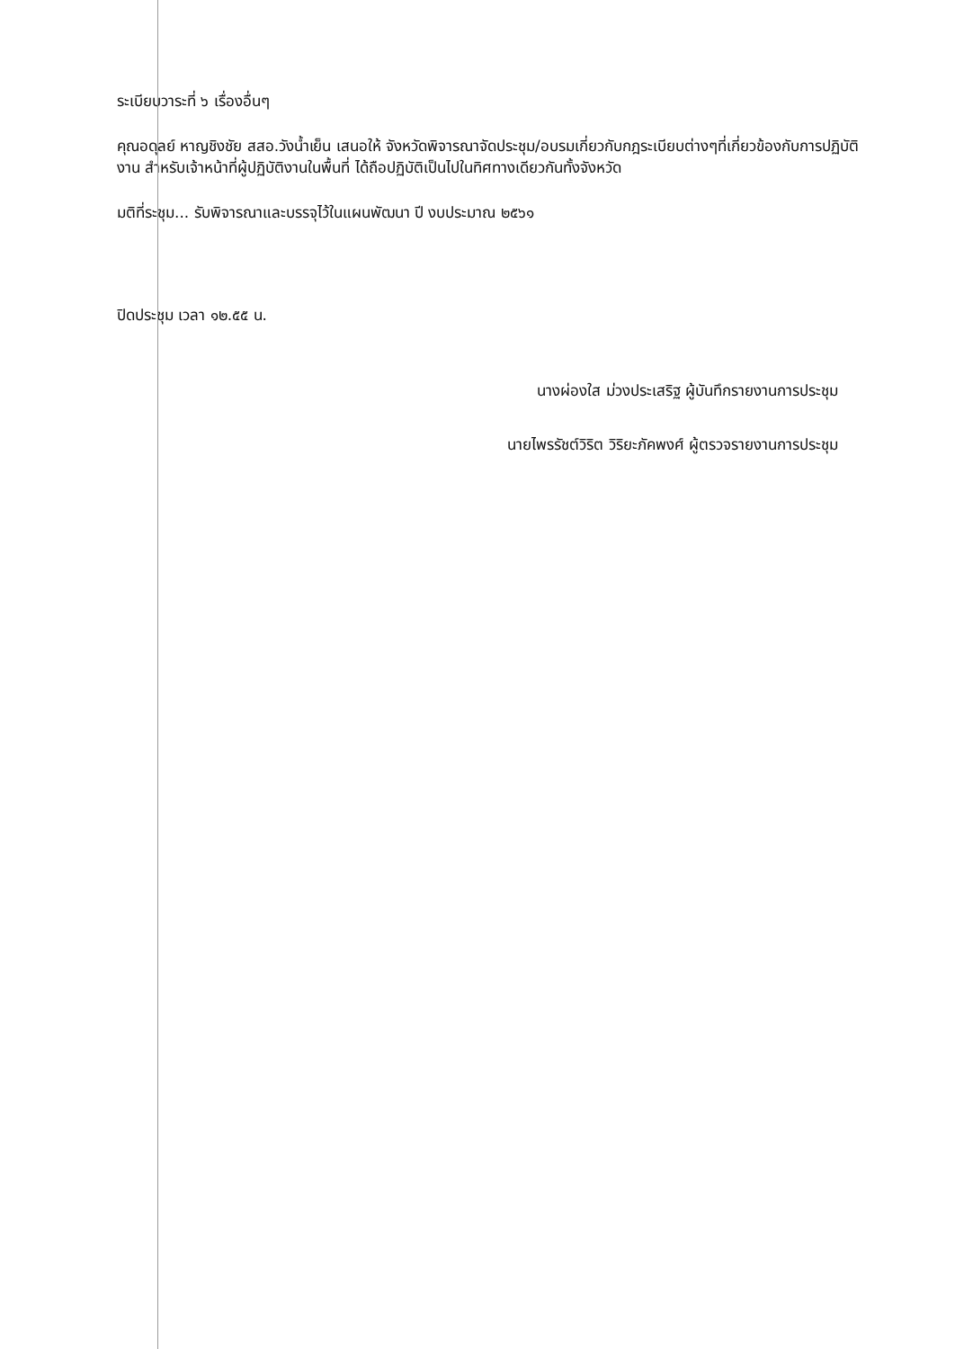ระเบียบวาระที่ ๖ เรื่องอื่นๆ
คุณอดุลย์ หาญชิงชัย สสอ.วังน้ำเย็น เสนอให้ จังหวัดพิจารณาจัดประชุม/อบรมเกี่ยวกับกฎระเบียบต่างๆที่เกี่ยวข้องกับการปฏิบัติงาน สำหรับเจ้าหน้าที่ผู้ปฏิบัติงานในพื้นที่ ได้ถือปฏิบัติเป็นไปในทิศทางเดียวกันทั้งจังหวัด
มติที่ระชุม... รับพิจารณาและบรรจุไว้ในแผนพัฒนา ปี งบประมาณ ๒๕๖๑
ปิดประชุม เวลา ๑๒.๕๕ น.
นางผ่องใส ม่วงประเสริฐ ผู้บันทึกรายงานการประชุม
นายไพรรัชต์วิริต วิริยะภัคพงศ์ ผู้ตรวจรายงานการประชุม